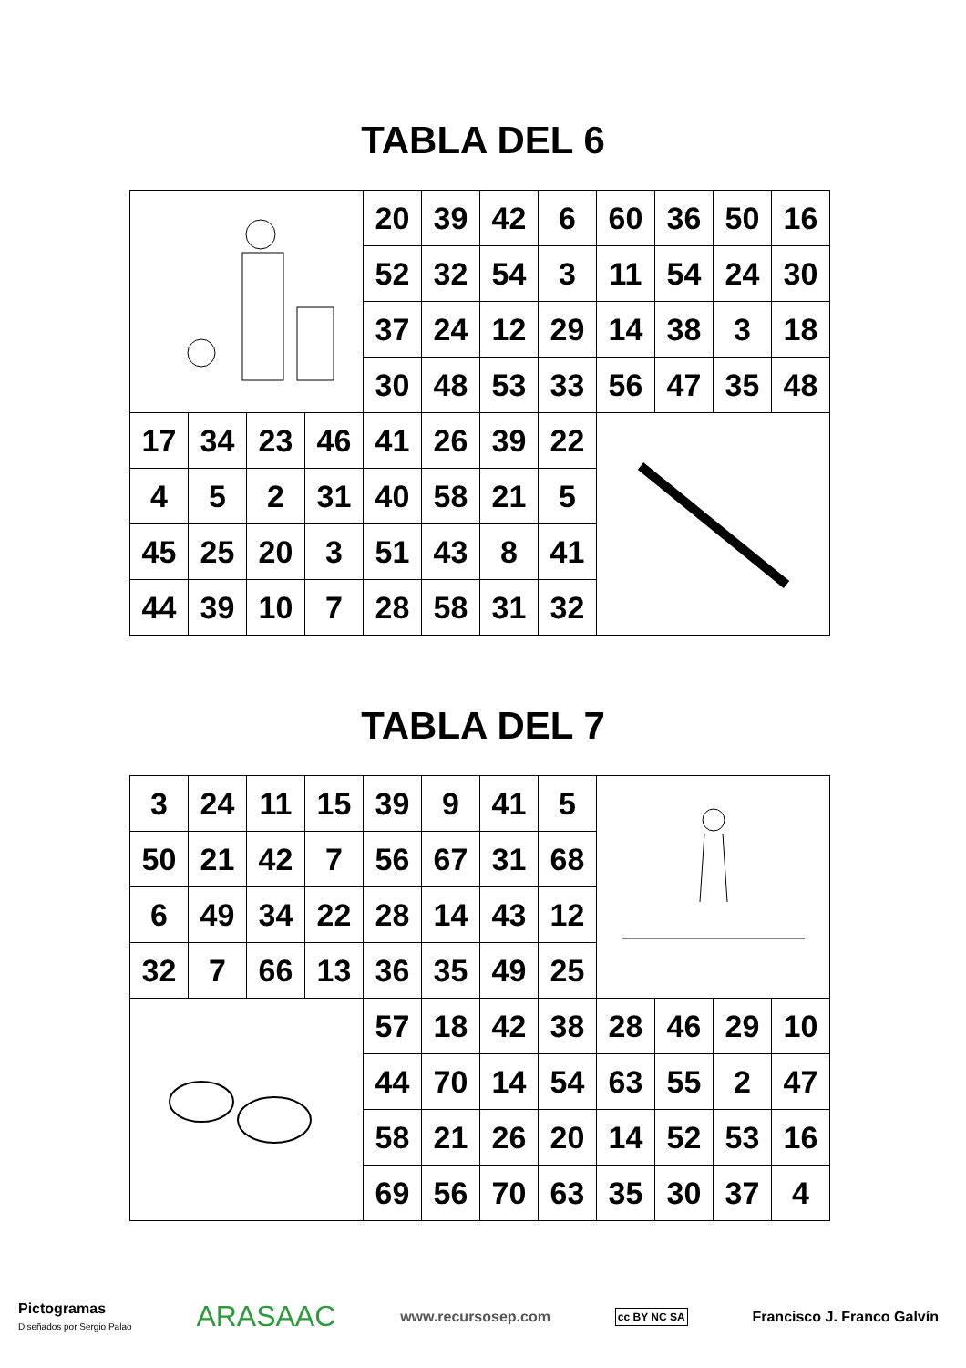TABLA DEL 6
| | | | | 20 | 39 | 42 | 6 | 60 | 36 | 50 | 16 |
| | | | | 52 | 32 | 54 | 3 | 11 | 54 | 24 | 30 |
| | | | | 37 | 24 | 12 | 29 | 14 | 38 | 3 | 18 |
| | | | | 30 | 48 | 53 | 33 | 56 | 47 | 35 | 48 |
| 17 | 34 | 23 | 46 | 41 | 26 | 39 | 22 | | | | |
| 4 | 5 | 2 | 31 | 40 | 58 | 21 | 5 | | | | |
| 45 | 25 | 20 | 3 | 51 | 43 | 8 | 41 | | | | |
| 44 | 39 | 10 | 7 | 28 | 58 | 31 | 32 | | | | |
TABLA DEL 7
| 3 | 24 | 11 | 15 | 39 | 9 | 41 | 5 | | | | |
| 50 | 21 | 42 | 7 | 56 | 67 | 31 | 68 | | | | |
| 6 | 49 | 34 | 22 | 28 | 14 | 43 | 12 | | | | |
| 32 | 7 | 66 | 13 | 36 | 35 | 49 | 25 | | | | |
| | | | | 57 | 18 | 42 | 38 | 28 | 46 | 29 | 10 |
| | | | | 44 | 70 | 14 | 54 | 63 | 55 | 2 | 47 |
| | | | | 58 | 21 | 26 | 20 | 14 | 52 | 53 | 16 |
| | | | | 69 | 56 | 70 | 63 | 35 | 30 | 37 | 4 |
Pictogramas
Diseñados por Sergio Palao
ARASAAC
www.recursosep.com
cc BY NC SA
Francisco J. Franco Galvín